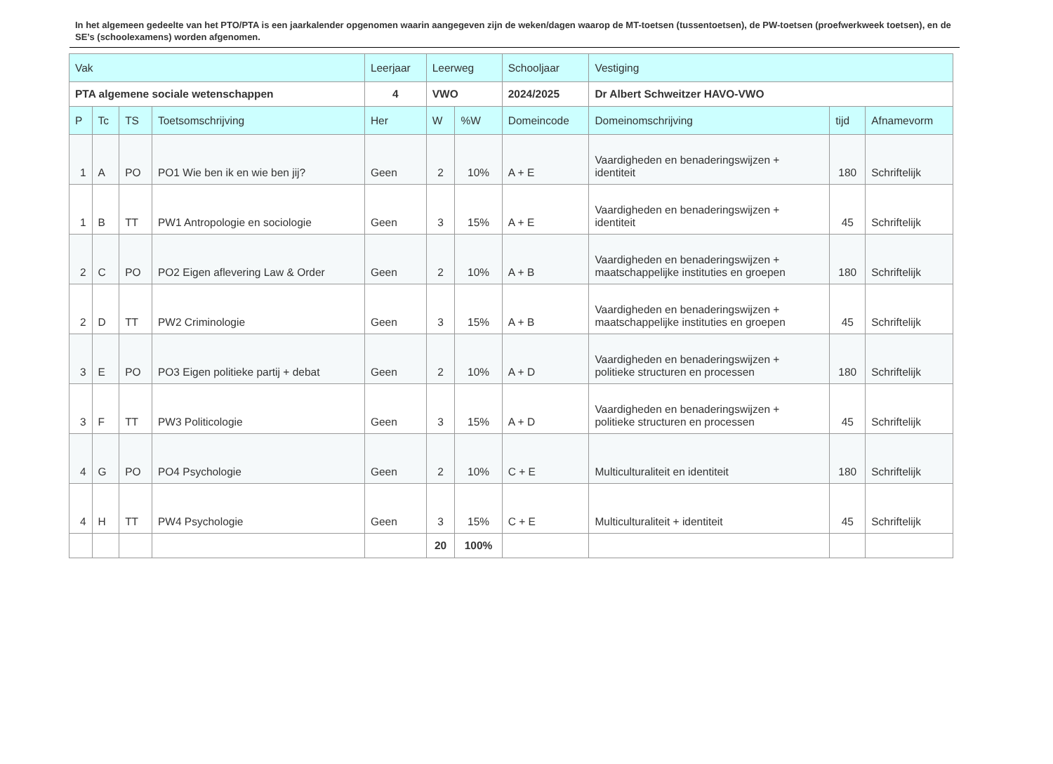In het algemeen gedeelte van het PTO/PTA is een jaarkalender opgenomen waarin aangegeven zijn de weken/dagen waarop de MT-toetsen (tussentoetsen), de PW-toetsen (proefwerkweek toetsen), en de SE’s (schoolexamens) worden afgenomen.
| Vak | | | | Leerjaar | Leerweg | | Schooljaar | Vestiging | | |
| --- | --- | --- | --- | --- | --- | --- | --- | --- | --- | --- |
| PTA algemene sociale wetenschappen | | | | 4 | VWO | | 2024/2025 | Dr Albert Schweitzer HAVO-VWO | | |
| P | Tc | TS | Toetsomschrijving | Her | W | %W | Domeincode | Domeinomschrijving | tijd | Afnamevorm |
| 1 | A | PO | PO1 Wie ben ik en wie ben jij? | Geen | 2 | 10% | A + E | Vaardigheden en benaderingswijzen + identiteit | 180 | Schriftelijk |
| 1 | B | TT | PW1 Antropologie en sociologie | Geen | 3 | 15% | A + E | Vaardigheden en benaderingswijzen + identiteit | 45 | Schriftelijk |
| 2 | C | PO | PO2 Eigen aflevering Law & Order | Geen | 2 | 10% | A + B | Vaardigheden en benaderingswijzen + maatschappelijke instituties en groepen | 180 | Schriftelijk |
| 2 | D | TT | PW2 Criminologie | Geen | 3 | 15% | A + B | Vaardigheden en benaderingswijzen + maatschappelijke instituties en groepen | 45 | Schriftelijk |
| 3 | E | PO | PO3 Eigen politieke partij + debat | Geen | 2 | 10% | A + D | Vaardigheden en benaderingswijzen + politieke structuren en processen | 180 | Schriftelijk |
| 3 | F | TT | PW3 Politicologie | Geen | 3 | 15% | A + D | Vaardigheden en benaderingswijzen + politieke structuren en processen | 45 | Schriftelijk |
| 4 | G | PO | PO4 Psychologie | Geen | 2 | 10% | C + E | Multiculturaliteit en identiteit | 180 | Schriftelijk |
| 4 | H | TT | PW4 Psychologie | Geen | 3 | 15% | C + E | Multiculturaliteit + identiteit | 45 | Schriftelijk |
| | | | | | 20 | 100% | | | | |